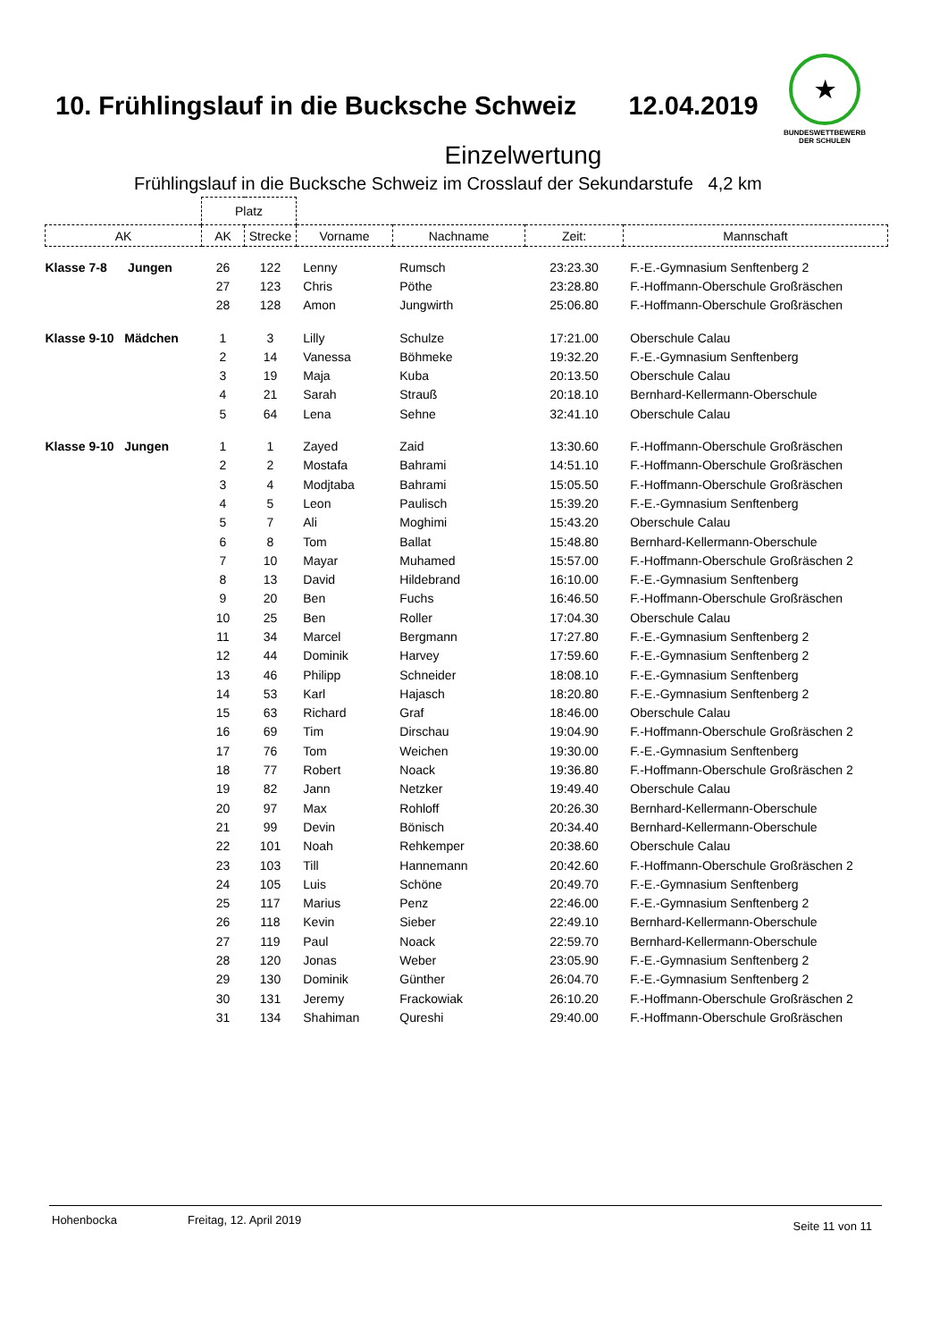10. Frühlingslauf in die Bucksche Schweiz 12.04.2019
★
BUNDESWETTBEWERB
DER SCHULEN
Einzelwertung
Frühlingslauf in die Bucksche Schweiz im Crosslauf der Sekundarstufe 4,2 km
| | Platz | | | | | |
| AK | AK | Strecke | Vorname | Nachname | Zeit: | Mannschaft |
| Klasse 7-8 Jungen | 26 | 122 | Lenny | Rumsch | 23:23.30 | F.-E.-Gymnasium Senftenberg 2 |
| | 27 | 123 | Chris | Pöthe | 23:28.80 | F.-Hoffmann-Oberschule Großräschen |
| | 28 | 128 | Amon | Jungwirth | 25:06.80 | F.-Hoffmann-Oberschule Großräschen |
| Klasse 9-10 Mädchen | 1 | 3 | Lilly | Schulze | 17:21.00 | Oberschule Calau |
| | 2 | 14 | Vanessa | Böhmeke | 19:32.20 | F.-E.-Gymnasium Senftenberg |
| | 3 | 19 | Maja | Kuba | 20:13.50 | Oberschule Calau |
| | 4 | 21 | Sarah | Strauß | 20:18.10 | Bernhard-Kellermann-Oberschule |
| | 5 | 64 | Lena | Sehne | 32:41.10 | Oberschule Calau |
| Klasse 9-10 Jungen | 1 | 1 | Zayed | Zaid | 13:30.60 | F.-Hoffmann-Oberschule Großräschen |
| | 2 | 2 | Mostafa | Bahrami | 14:51.10 | F.-Hoffmann-Oberschule Großräschen |
| | 3 | 4 | Modjtaba | Bahrami | 15:05.50 | F.-Hoffmann-Oberschule Großräschen |
| | 4 | 5 | Leon | Paulisch | 15:39.20 | F.-E.-Gymnasium Senftenberg |
| | 5 | 7 | Ali | Moghimi | 15:43.20 | Oberschule Calau |
| | 6 | 8 | Tom | Ballat | 15:48.80 | Bernhard-Kellermann-Oberschule |
| | 7 | 10 | Mayar | Muhamed | 15:57.00 | F.-Hoffmann-Oberschule Großräschen 2 |
| | 8 | 13 | David | Hildebrand | 16:10.00 | F.-E.-Gymnasium Senftenberg |
| | 9 | 20 | Ben | Fuchs | 16:46.50 | F.-Hoffmann-Oberschule Großräschen |
| | 10 | 25 | Ben | Roller | 17:04.30 | Oberschule Calau |
| | 11 | 34 | Marcel | Bergmann | 17:27.80 | F.-E.-Gymnasium Senftenberg 2 |
| | 12 | 44 | Dominik | Harvey | 17:59.60 | F.-E.-Gymnasium Senftenberg 2 |
| | 13 | 46 | Philipp | Schneider | 18:08.10 | F.-E.-Gymnasium Senftenberg |
| | 14 | 53 | Karl | Hajasch | 18:20.80 | F.-E.-Gymnasium Senftenberg 2 |
| | 15 | 63 | Richard | Graf | 18:46.00 | Oberschule Calau |
| | 16 | 69 | Tim | Dirschau | 19:04.90 | F.-Hoffmann-Oberschule Großräschen 2 |
| | 17 | 76 | Tom | Weichen | 19:30.00 | F.-E.-Gymnasium Senftenberg |
| | 18 | 77 | Robert | Noack | 19:36.80 | F.-Hoffmann-Oberschule Großräschen 2 |
| | 19 | 82 | Jann | Netzker | 19:49.40 | Oberschule Calau |
| | 20 | 97 | Max | Rohloff | 20:26.30 | Bernhard-Kellermann-Oberschule |
| | 21 | 99 | Devin | Bönisch | 20:34.40 | Bernhard-Kellermann-Oberschule |
| | 22 | 101 | Noah | Rehkemper | 20:38.60 | Oberschule Calau |
| | 23 | 103 | Till | Hannemann | 20:42.60 | F.-Hoffmann-Oberschule Großräschen 2 |
| | 24 | 105 | Luis | Schöne | 20:49.70 | F.-E.-Gymnasium Senftenberg |
| | 25 | 117 | Marius | Penz | 22:46.00 | F.-E.-Gymnasium Senftenberg 2 |
| | 26 | 118 | Kevin | Sieber | 22:49.10 | Bernhard-Kellermann-Oberschule |
| | 27 | 119 | Paul | Noack | 22:59.70 | Bernhard-Kellermann-Oberschule |
| | 28 | 120 | Jonas | Weber | 23:05.90 | F.-E.-Gymnasium Senftenberg 2 |
| | 29 | 130 | Dominik | Günther | 26:04.70 | F.-E.-Gymnasium Senftenberg 2 |
| | 30 | 131 | Jeremy | Frackowiak | 26:10.20 | F.-Hoffmann-Oberschule Großräschen 2 |
| | 31 | 134 | Shahiman | Qureshi | 29:40.00 | F.-Hoffmann-Oberschule Großräschen |
Hohenbocka Freitag, 12. April 2019 Seite 11 von 11